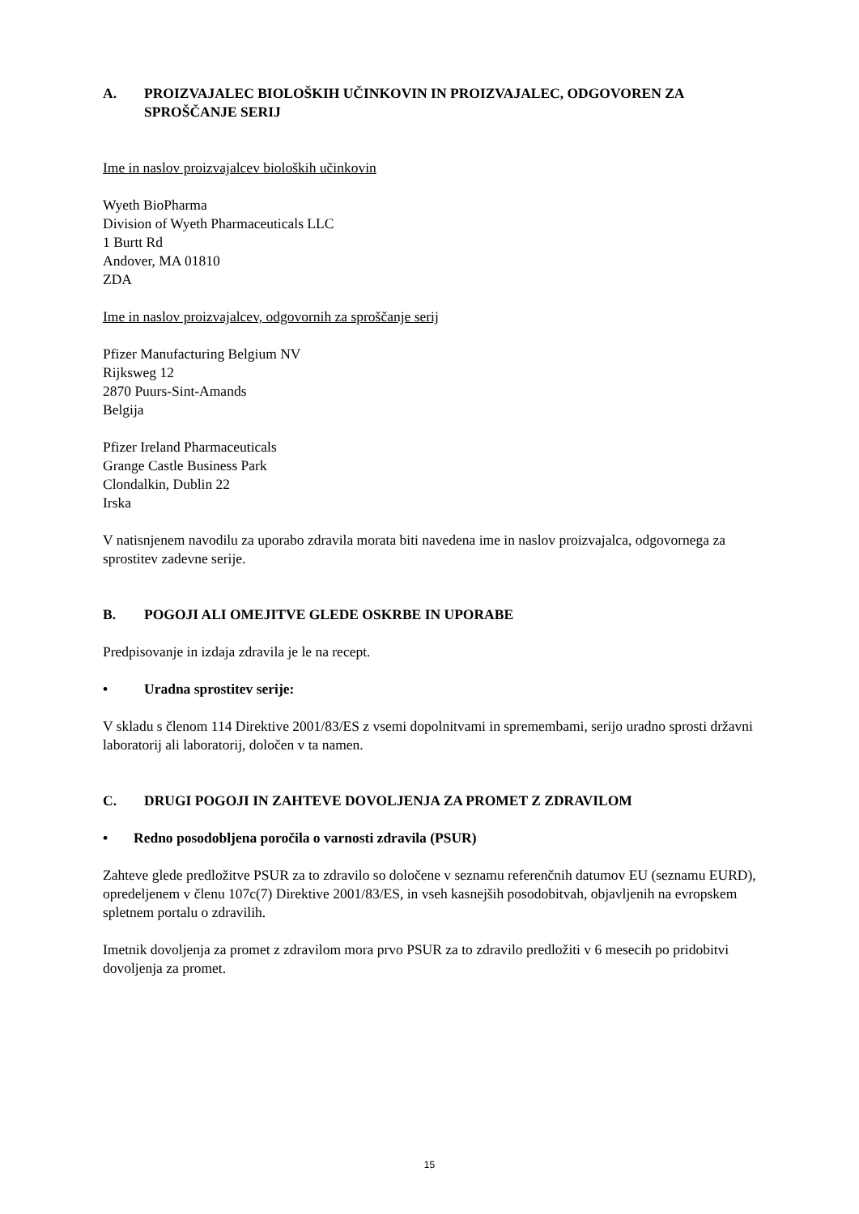A. PROIZVAJALEC BIOLOŠKIH UČINKOVIN IN PROIZVAJALEC, ODGOVOREN ZA SPROŠČANJE SERIJ
Ime in naslov proizvajalcev bioloških učinkovin
Wyeth BioPharma
Division of Wyeth Pharmaceuticals LLC
1 Burtt Rd
Andover, MA 01810
ZDA
Ime in naslov proizvajalcev, odgovornih za sproščanje serij
Pfizer Manufacturing Belgium NV
Rijksweg 12
2870 Puurs-Sint-Amands
Belgija
Pfizer Ireland Pharmaceuticals
Grange Castle Business Park
Clondalkin, Dublin 22
Irska
V natisnjenem navodilu za uporabo zdravila morata biti navedena ime in naslov proizvajalca, odgovornega za sprostitev zadevne serije.
B. POGOJI ALI OMEJITVE GLEDE OSKRBE IN UPORABE
Predpisovanje in izdaja zdravila je le na recept.
• Uradna sprostitev serije:
V skladu s členom 114 Direktive 2001/83/ES z vsemi dopolnitvami in spremembami, serijo uradno sprosti državni laboratorij ali laboratorij, določen v ta namen.
C. DRUGI POGOJI IN ZAHTEVE DOVOLJENJA ZA PROMET Z ZDRAVILOM
• Redno posodobljena poročila o varnosti zdravila (PSUR)
Zahteve glede predložitve PSUR za to zdravilo so določene v seznamu referenčnih datumov EU (seznamu EURD), opredeljenem v členu 107c(7) Direktive 2001/83/ES, in vseh kasnejših posodobitvah, objavljenih na evropskem spletnem portalu o zdravilih.
Imetnik dovoljenja za promet z zdravilom mora prvo PSUR za to zdravilo predložiti v 6 mesecih po pridobitvi dovoljenja za promet.
15